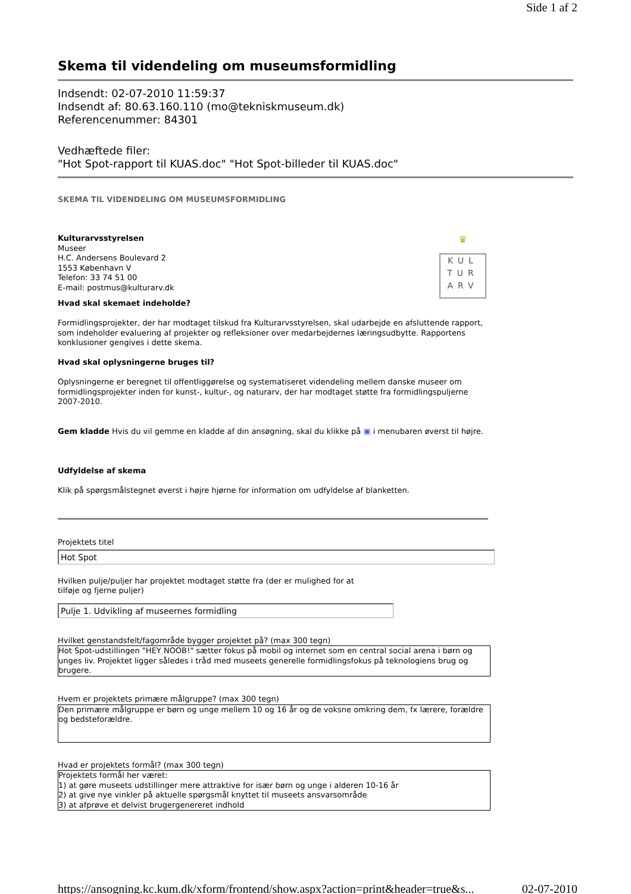Side 1 af 2
Skema til videndeling om museumsformidling
Indsendt: 02-07-2010 11:59:37
Indsendt af: 80.63.160.110 (mo@tekniskmuseum.dk)
Referencenummer: 84301
Vedhæftede filer:
"Hot Spot-rapport til KUAS.doc" "Hot Spot-billeder til KUAS.doc"
SKEMA TIL VIDENDELING OM MUSEUMSFORMIDLING
Kulturarvsstyrelsen
Museer
H.C. Andersens Boulevard 2
1553 København V
Telefon: 33 74 51 00
E-mail: postmus@kulturarv.dk
♛
KUL
TUR
ARV
Hvad skal skemaet indeholde?
Formidlingsprojekter, der har modtaget tilskud fra Kulturarvsstyrelsen, skal udarbejde en afsluttende rapport, som indeholder evaluering af projekter og refleksioner over medarbejdernes læringsudbytte. Rapportens konklusioner gengives i dette skema.
Hvad skal oplysningerne bruges til?
Oplysningerne er beregnet til offentliggørelse og systematiseret videndeling mellem danske museer om formidlingsprojekter inden for kunst-, kultur-, og naturarv, der har modtaget støtte fra formidlingspuljerne 2007-2010.
Gem kladde Hvis du vil gemme en kladde af din ansøgning, skal du klikke på ▣ i menubaren øverst til højre.
Udfyldelse af skema
Klik på spørgsmålstegnet øverst i højre hjørne for information om udfyldelse af blanketten.
Projektets titel
Hot Spot
Hvilken pulje/puljer har projektet modtaget støtte fra (der er mulighed for at
tilføje og fjerne puljer)
Pulje 1. Udvikling af museernes formidling
Hvilket genstandsfelt/fagområde bygger projektet på? (max 300 tegn)
Hot Spot-udstillingen "HEY NOOB!" sætter fokus på mobil og internet som en central social arena i børn og unges liv. Projektet ligger således i tråd med museets generelle formidlingsfokus på teknologiens brug og brugere.
Hvem er projektets primære målgruppe? (max 300 tegn)
Den primære målgruppe er børn og unge mellem 10 og 16 år og de voksne omkring dem, fx lærere, forældre og bedsteforældre.
Hvad er projektets formål? (max 300 tegn)
Projektets formål her været:
1) at gøre museets udstillinger mere attraktive for især børn og unge i alderen 10-16 år
2) at give nye vinkler på aktuelle spørgsmål knyttet til museets ansvarsområde
3) at afprøve et delvist brugergenereret indhold
https://ansogning.kc.kum.dk/xform/frontend/show.aspx?action=print&header=true&s... 02-07-2010